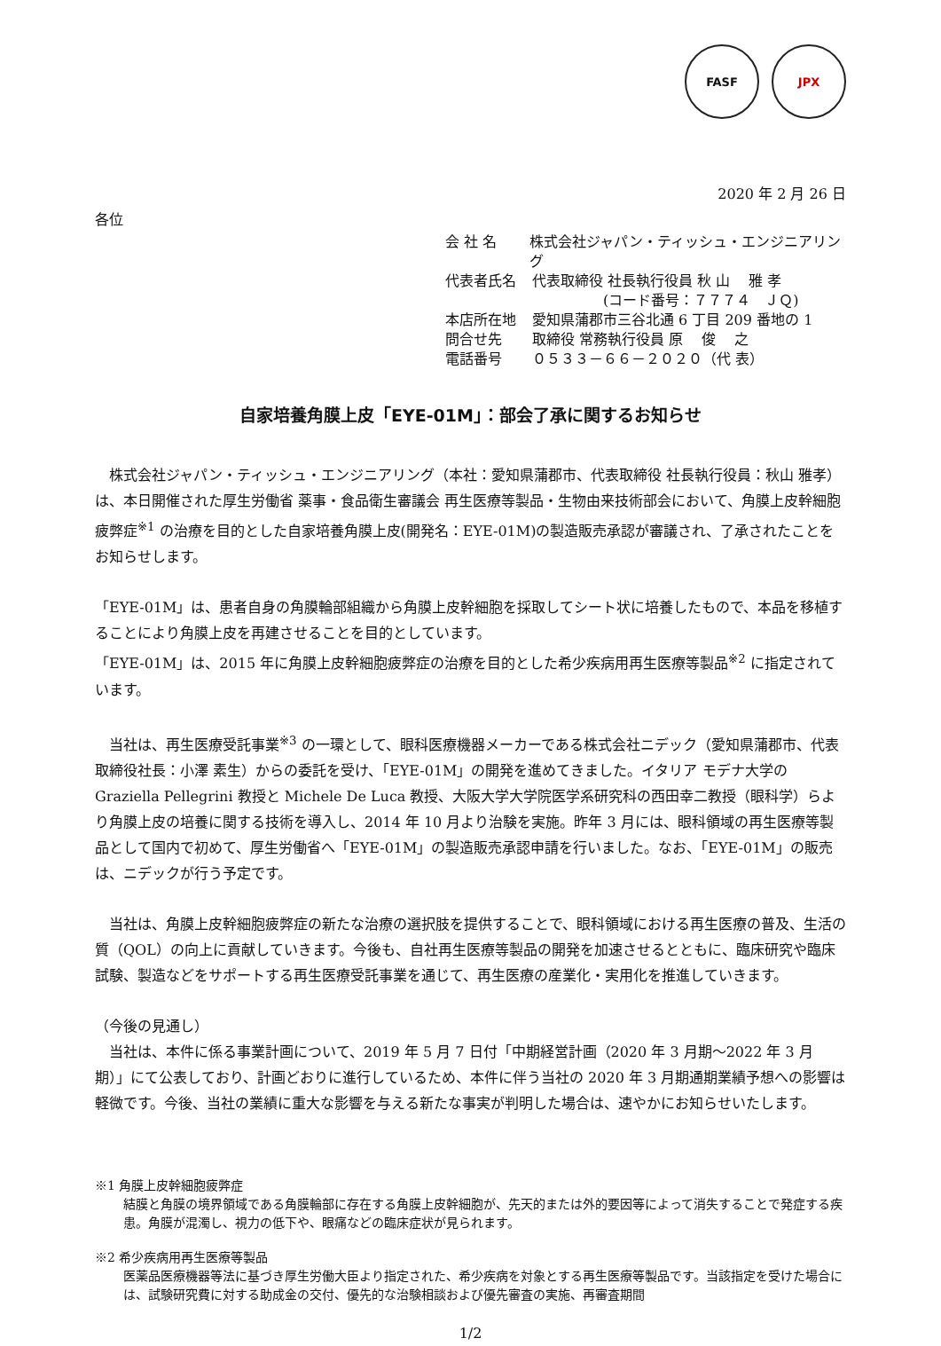FASF JPX
2020 年 2 月 26 日
各位
会 社 名 株式会社ジャパン・ティッシュ・エンジニアリング
代表者氏名 代表取締役 社長執行役員 秋 山　 雅 孝
　　　　　(コード番号：７７７４　ＪＱ)
本店所在地 愛知県蒲郡市三谷北通 6 丁目 209 番地の 1
問合せ先 取締役 常務執行役員 原　 俊　 之
電話番号 ０５３３－６６－２０２０（代 表）
自家培養角膜上皮「EYE-01M」：部会了承に関するお知らせ
　株式会社ジャパン・ティッシュ・エンジニアリング（本社：愛知県蒲郡市、代表取締役 社長執行役員：秋山 雅孝）は、本日開催された厚生労働省 薬事・食品衛生審議会 再生医療等製品・生物由来技術部会において、角膜上皮幹細胞疲弊症<sup>※1</sup> の治療を目的とした自家培養角膜上皮(開発名：EYE-01M)の製造販売承認が審議され、了承されたことをお知らせします。
「EYE-01M」は、患者自身の角膜輪部組織から角膜上皮幹細胞を採取してシート状に培養したもので、本品を移植することにより角膜上皮を再建させることを目的としています。
「EYE-01M」は、2015 年に角膜上皮幹細胞疲弊症の治療を目的とした希少疾病用再生医療等製品<sup>※2</sup> に指定されています。
　当社は、再生医療受託事業<sup>※3</sup> の一環として、眼科医療機器メーカーである株式会社ニデック（愛知県蒲郡市、代表取締役社長：小澤 素生）からの委託を受け、「EYE-01M」の開発を進めてきました。イタリア モデナ大学の Graziella Pellegrini 教授と Michele De Luca 教授、大阪大学大学院医学系研究科の西田幸二教授（眼科学）らより角膜上皮の培養に関する技術を導入し、2014 年 10 月より治験を実施。昨年 3 月には、眼科領域の再生医療等製品として国内で初めて、厚生労働省へ「EYE-01M」の製造販売承認申請を行いました。なお、「EYE-01M」の販売は、ニデックが行う予定です。
　当社は、角膜上皮幹細胞疲弊症の新たな治療の選択肢を提供することで、眼科領域における再生医療の普及、生活の質（QOL）の向上に貢献していきます。今後も、自社再生医療等製品の開発を加速させるとともに、臨床研究や臨床試験、製造などをサポートする再生医療受託事業を通じて、再生医療の産業化・実用化を推進していきます。
（今後の見通し）
　当社は、本件に係る事業計画について、2019 年 5 月 7 日付「中期経営計画（2020 年 3 月期～2022 年 3 月期）」にて公表しており、計画どおりに進行しているため、本件に伴う当社の 2020 年 3 月期通期業績予想への影響は軽微です。今後、当社の業績に重大な影響を与える新たな事実が判明した場合は、速やかにお知らせいたします。
※1 角膜上皮幹細胞疲弊症
結膜と角膜の境界領域である角膜輪部に存在する角膜上皮幹細胞が、先天的または外的要因等によって消失することで発症する疾患。角膜が混濁し、視力の低下や、眼痛などの臨床症状が見られます。
※2 希少疾病用再生医療等製品
医薬品医療機器等法に基づき厚生労働大臣より指定された、希少疾病を対象とする再生医療等製品です。当該指定を受けた場合には、試験研究費に対する助成金の交付、優先的な治験相談および優先審査の実施、再審査期間
1/2